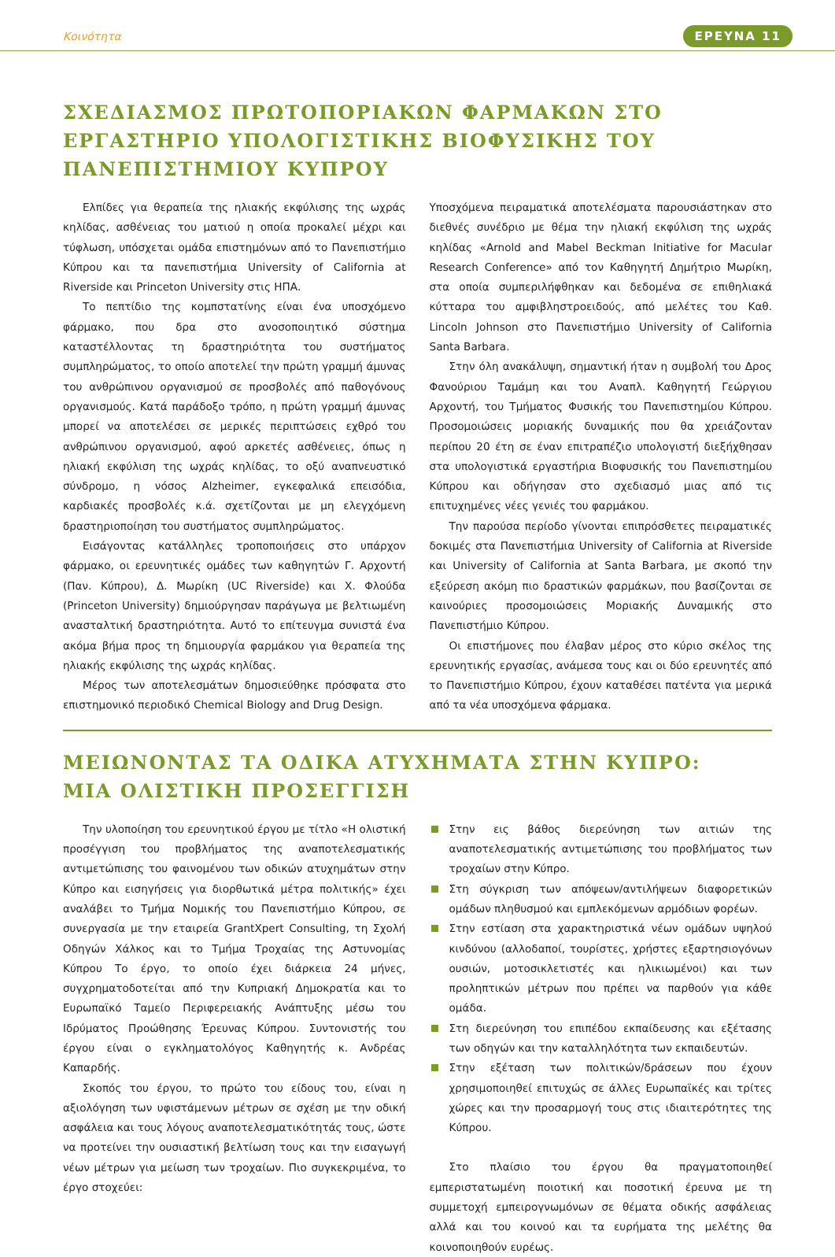Κοινότητα ΕΡΕΥΝΑ 11
ΣΧΕΔΙΑΣΜΟΣ ΠΡΩΤΟΠΟΡΙΑΚΩΝ ΦΑΡΜΑΚΩΝ ΣΤΟ ΕΡΓΑΣΤΗΡΙΟ ΥΠΟΛΟΓΙΣΤΙΚΗΣ ΒΙΟΦΥΣΙΚΗΣ ΤΟΥ ΠΑΝΕΠΙΣΤΗΜΙΟΥ ΚΥΠΡΟΥ
Ελπίδες για θεραπεία της ηλιακής εκφύλισης της ωχράς κηλίδας, ασθένειας του ματιού η οποία προκαλεί μέχρι και τύφλωση, υπόσχεται ομάδα επιστημόνων από το Πανεπιστήμιο Κύπρου και τα πανεπιστήμια University of California at Riverside και Princeton University στις ΗΠΑ.
Το πεπτίδιο της κομπστατίνης είναι ένα υποσχόμενο φάρμακο, που δρα στο ανοσοποιητικό σύστημα καταστέλλοντας τη δραστηριότητα του συστήματος συμπληρώματος, το οποίο αποτελεί την πρώτη γραμμή άμυνας του ανθρώπινου οργανισμού σε προσβολές από παθογόνους οργανισμούς. Κατά παράδοξο τρόπο, η πρώτη γραμμή άμυνας μπορεί να αποτελέσει σε μερικές περιπτώσεις εχθρό του ανθρώπινου οργανισμού, αφού αρκετές ασθένειες, όπως η ηλιακή εκφύλιση της ωχράς κηλίδας, το οξύ αναπνευστικό σύνδρομο, η νόσος Alzheimer, εγκεφαλικά επεισόδια, καρδιακές προσβολές κ.ά. σχετίζονται με μη ελεγχόμενη δραστηριοποίηση του συστήματος συμπληρώματος.
Εισάγοντας κατάλληλες τροποποιήσεις στο υπάρχον φάρμακο, οι ερευνητικές ομάδες των καθηγητών Γ. Αρχοντή (Παν. Κύπρου), Δ. Μωρίκη (UC Riverside) και Χ. Φλούδα (Princeton University) δημιούργησαν παράγωγα με βελτιωμένη ανασταλτική δραστηριότητα. Αυτό το επίτευγμα συνιστά ένα ακόμα βήμα προς τη δημιουργία φαρμάκου για θεραπεία της ηλιακής εκφύλισης της ωχράς κηλίδας.
Μέρος των αποτελεσμάτων δημοσιεύθηκε πρόσφατα στο επιστημονικό περιοδικό Chemical Biology and Drug Design.
Υποσχόμενα πειραματικά αποτελέσματα παρουσιάστηκαν στο διεθνές συνέδριο με θέμα την ηλιακή εκφύλιση της ωχράς κηλίδας «Arnold and Mabel Beckman Initiative for Macular Research Conference» από τον Καθηγητή Δημήτριο Μωρίκη, στα οποία συμπεριλήφθηκαν και δεδομένα σε επιθηλιακά κύτταρα του αμφιβληστροειδούς, από μελέτες του Καθ. Lincoln Johnson στο Πανεπιστήμιο University of California Santa Barbara.
Στην όλη ανακάλυψη, σημαντική ήταν η συμβολή του Δρος Φανούριου Ταμάμη και του Αναπλ. Καθηγητή Γεώργιου Αρχοντή, του Τμήματος Φυσικής του Πανεπιστημίου Κύπρου. Προσομοιώσεις μοριακής δυναμικής που θα χρειάζονταν περίπου 20 έτη σε έναν επιτραπέζιο υπολογιστή διεξήχθησαν στα υπολογιστικά εργαστήρια Βιοφυσικής του Πανεπιστημίου Κύπρου και οδήγησαν στο σχεδιασμό μιας από τις επιτυχημένες νέες γενιές του φαρμάκου.
Την παρούσα περίοδο γίνονται επιπρόσθετες πειραματικές δοκιμές στα Πανεπιστήμια University of California at Riverside και University of California at Santa Barbara, με σκοπό την εξεύρεση ακόμη πιο δραστικών φαρμάκων, που βασίζονται σε καινούριες προσομοιώσεις Μοριακής Δυναμικής στο Πανεπιστήμιο Κύπρου.
Οι επιστήμονες που έλαβαν μέρος στο κύριο σκέλος της ερευνητικής εργασίας, ανάμεσα τους και οι δύο ερευνητές από το Πανεπιστήμιο Κύπρου, έχουν καταθέσει πατέντα για μερικά από τα νέα υποσχόμενα φάρμακα.
ΜΕΙΩΝΟΝΤΑΣ ΤΑ ΟΔΙΚΑ ΑΤΥΧΗΜΑΤΑ ΣΤΗΝ ΚΥΠΡΟ:
ΜΙΑ ΟΛΙΣΤΙΚΗ ΠΡΟΣΕΓΓΙΣΗ
Την υλοποίηση του ερευνητικού έργου με τίτλο «Η ολιστική προσέγγιση του προβλήματος της αναποτελεσματικής αντιμετώπισης του φαινομένου των οδικών ατυχημάτων στην Κύπρο και εισηγήσεις για διορθωτικά μέτρα πολιτικής» έχει αναλάβει το Τμήμα Νομικής του Πανεπιστήμιο Κύπρου, σε συνεργασία με την εταιρεία GrantXpert Consulting, τη Σχολή Οδηγών Χάλκος και το Τμήμα Τροχαίας της Αστυνομίας Κύπρου Το έργο, το οποίο έχει διάρκεια 24 μήνες, συγχρηματοδοτείται από την Κυπριακή Δημοκρατία και το Ευρωπαϊκό Ταμείο Περιφερειακής Ανάπτυξης μέσω του Ιδρύματος Προώθησης Έρευνας Κύπρου. Συντονιστής του έργου είναι ο εγκληματολόγος Καθηγητής κ. Ανδρέας Καπαρδής.
Σκοπός του έργου, το πρώτο του είδους του, είναι η αξιολόγηση των υφιστάμενων μέτρων σε σχέση με την οδική ασφάλεια και τους λόγους αναποτελεσματικότητάς τους, ώστε να προτείνει την ουσιαστική βελτίωση τους και την εισαγωγή νέων μέτρων για μείωση των τροχαίων. Πιο συγκεκριμένα, το έργο στοχεύει:
Στην εις βάθος διερεύνηση των αιτιών της αναποτελεσματικής αντιμετώπισης του προβλήματος των τροχαίων στην Κύπρο.
Στη σύγκριση των απόψεων/αντιλήψεων διαφορετικών ομάδων πληθυσμού και εμπλεκόμενων αρμόδιων φορέων.
Στην εστίαση στα χαρακτηριστικά νέων ομάδων υψηλού κινδύνου (αλλοδαποί, τουρίστες, χρήστες εξαρτησιογόνων ουσιών, μοτοσικλετιστές και ηλικιωμένοι) και των προληπτικών μέτρων που πρέπει να παρθούν για κάθε ομάδα.
Στη διερεύνηση του επιπέδου εκπαίδευσης και εξέτασης των οδηγών και την καταλληλότητα των εκπαιδευτών.
Στην εξέταση των πολιτικών/δράσεων που έχουν χρησιμοποιηθεί επιτυχώς σε άλλες Ευρωπαϊκές και τρίτες χώρες και την προσαρμογή τους στις ιδιαιτερότητες της Κύπρου.
Στο πλαίσιο του έργου θα πραγματοποιηθεί εμπεριστατωμένη ποιοτική και ποσοτική έρευνα με τη συμμετοχή εμπειρογνωμόνων σε θέματα οδικής ασφάλειας αλλά και του κοινού και τα ευρήματα της μελέτης θα κοινοποιηθούν ευρέως.